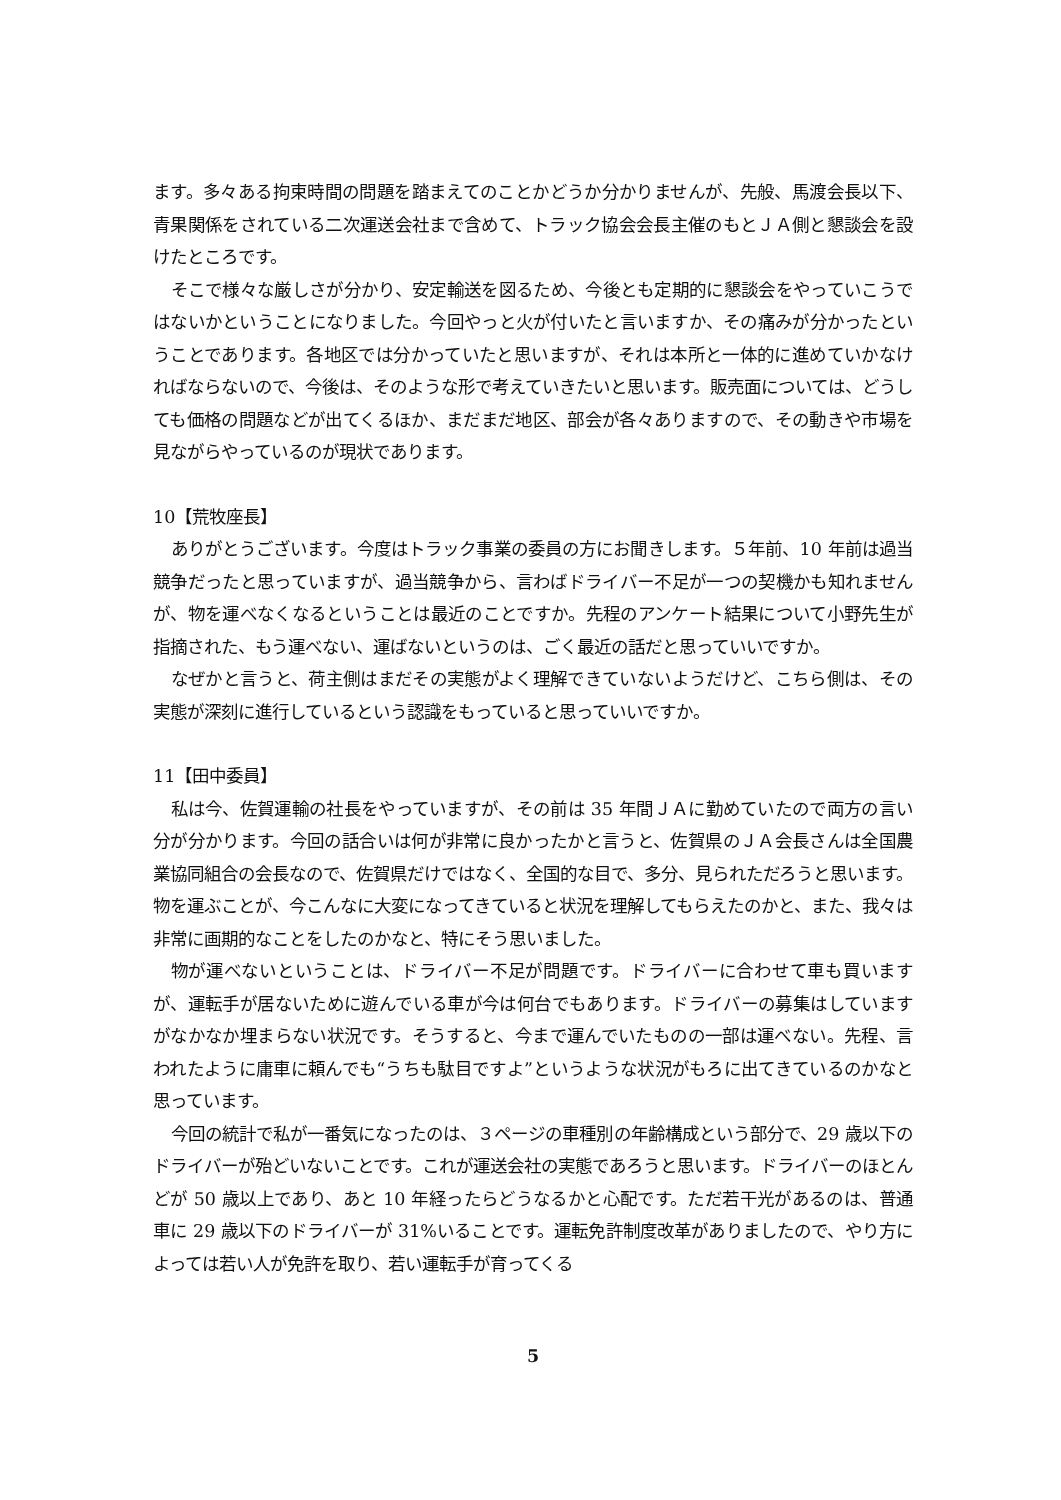ます。多々ある拘束時間の問題を踏まえてのことかどうか分かりませんが、先般、馬渡会長以下、青果関係をされている二次運送会社まで含めて、トラック協会会長主催のもとＪＡ側と懇談会を設けたところです。
そこで様々な厳しさが分かり、安定輸送を図るため、今後とも定期的に懇談会をやっていこうではないかということになりました。今回やっと火が付いたと言いますか、その痛みが分かったということであります。各地区では分かっていたと思いますが、それは本所と一体的に進めていかなければならないので、今後は、そのような形で考えていきたいと思います。販売面については、どうしても価格の問題などが出てくるほか、まだまだ地区、部会が各々ありますので、その動きや市場を見ながらやっているのが現状であります。
10【荒牧座長】
ありがとうございます。今度はトラック事業の委員の方にお聞きします。５年前、10 年前は過当競争だったと思っていますが、過当競争から、言わばドライバー不足が一つの契機かも知れませんが、物を運べなくなるということは最近のことですか。先程のアンケート結果について小野先生が指摘された、もう運べない、運ばないというのは、ごく最近の話だと思っていいですか。
なぜかと言うと、荷主側はまだその実態がよく理解できていないようだけど、こちら側は、その実態が深刻に進行しているという認識をもっていると思っていいですか。
11【田中委員】
私は今、佐賀運輸の社長をやっていますが、その前は 35 年間ＪＡに勤めていたので両方の言い分が分かります。今回の話合いは何が非常に良かったかと言うと、佐賀県のＪＡ会長さんは全国農業協同組合の会長なので、佐賀県だけではなく、全国的な目で、多分、見られただろうと思います。物を運ぶことが、今こんなに大変になってきていると状況を理解してもらえたのかと、また、我々は非常に画期的なことをしたのかなと、特にそう思いました。
物が運べないということは、ドライバー不足が問題です。ドライバーに合わせて車も買いますが、運転手が居ないために遊んでいる車が今は何台でもあります。ドライバーの募集はしていますがなかなか埋まらない状況です。そうすると、今まで運んでいたものの一部は運べない。先程、言われたように庸車に頼んでも“うちも駄目ですよ”というような状況がもろに出てきているのかなと思っています。
今回の統計で私が一番気になったのは、３ページの車種別の年齢構成という部分で、29 歳以下のドライバーが殆どいないことです。これが運送会社の実態であろうと思います。ドライバーのほとんどが 50 歳以上であり、あと 10 年経ったらどうなるかと心配です。ただ若干光があるのは、普通車に 29 歳以下のドライバーが 31%いることです。運転免許制度改革がありましたので、やり方によっては若い人が免許を取り、若い運転手が育ってくる
5